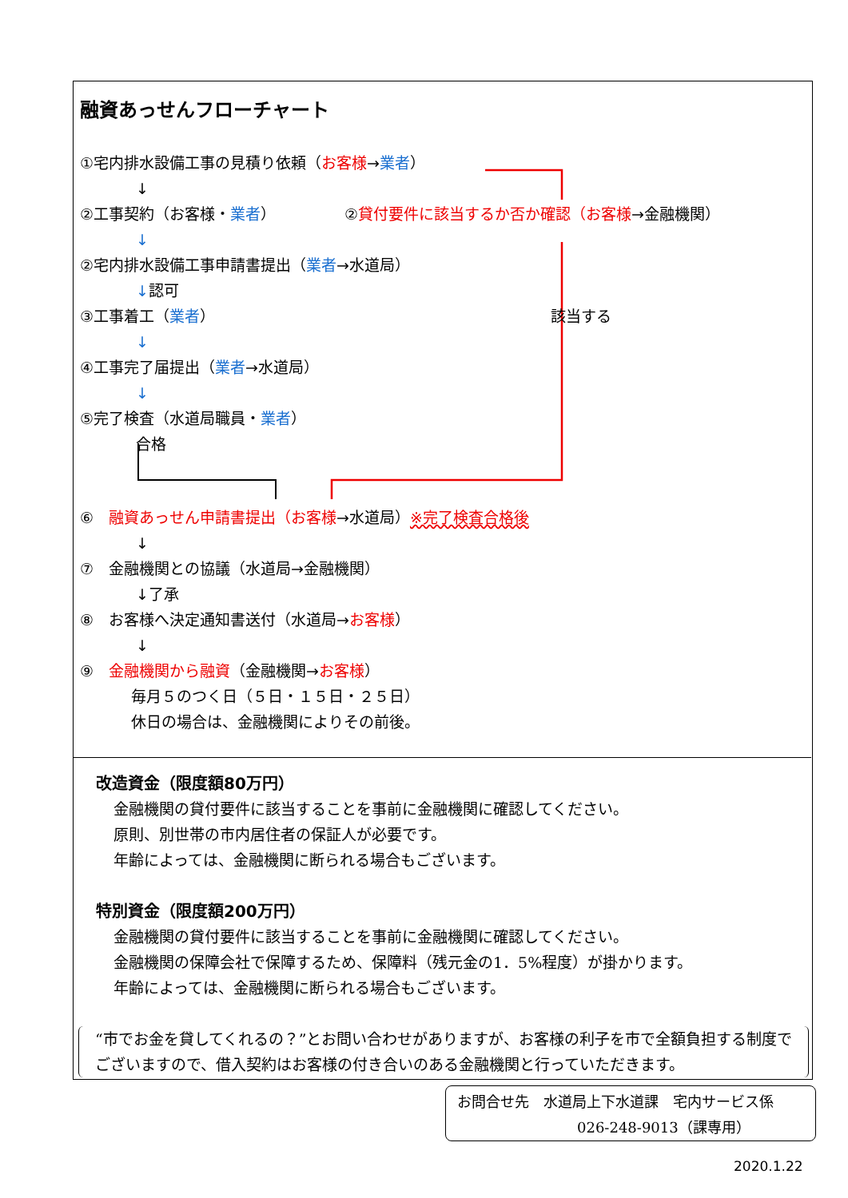融資あっせんフローチャート
①宅内排水設備工事の見積り依頼（お客様→業者）
↓
②工事契約（お客様・業者）　　　　　②貸付要件に該当するか否か確認（お客様→金融機関）
↓
②宅内排水設備工事申請書提出（業者→水道局）
↓認可
③工事着工（業者） 該当する
↓
④工事完了届提出（業者→水道局）
↓
⑤完了検査（水道局職員・業者）
合格
⑥　融資あっせん申請書提出（お客様→水道局）※完了検査合格後
↓
⑦　金融機関との協議（水道局→金融機関）
↓了承
⑧　お客様へ決定通知書送付（水道局→お客様）
↓
⑨　金融機関から融資（金融機関→お客様）
毎月５のつく日（５日・１５日・２５日）
休日の場合は、金融機関によりその前後。
改造資金（限度額80万円）
金融機関の貸付要件に該当することを事前に金融機関に確認してください。
原則、別世帯の市内居住者の保証人が必要です。
年齢によっては、金融機関に断られる場合もございます。
特別資金（限度額200万円）
金融機関の貸付要件に該当することを事前に金融機関に確認してください。
金融機関の保障会社で保障するため、保障料（残元金の1．5%程度）が掛かります。
年齢によっては、金融機関に断られる場合もございます。
“市でお金を貸してくれるの？”とお問い合わせがありますが、お客様の利子を市で全額負担する制度でございますので、借入契約はお客様の付き合いのある金融機関と行っていただきます。
お問合せ先　水道局上下水道課　宅内サービス係
026-248-9013（課専用）
2020.1.22